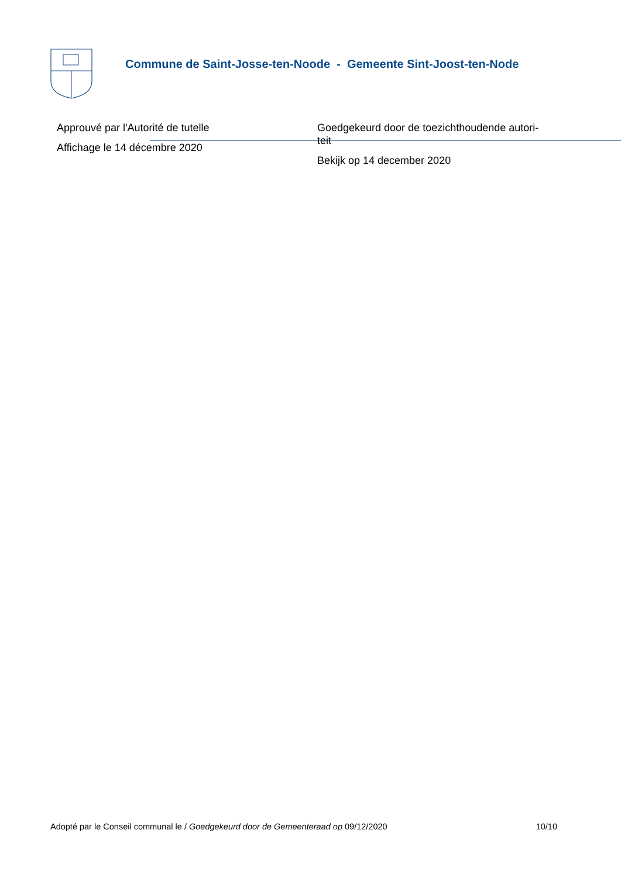Commune de Saint-Josse-ten-Noode - Gemeente Sint-Joost-ten-Node
Approuvé par l'Autorité de tutelle
Affichage le 14 décembre 2020
Goedgekeurd door de toezichthoudende autori-
teit
Bekijk op 14 december 2020
Adopté par le Conseil communal le / Goedgekeurd door de Gemeenteraad op 09/12/2020 10/10